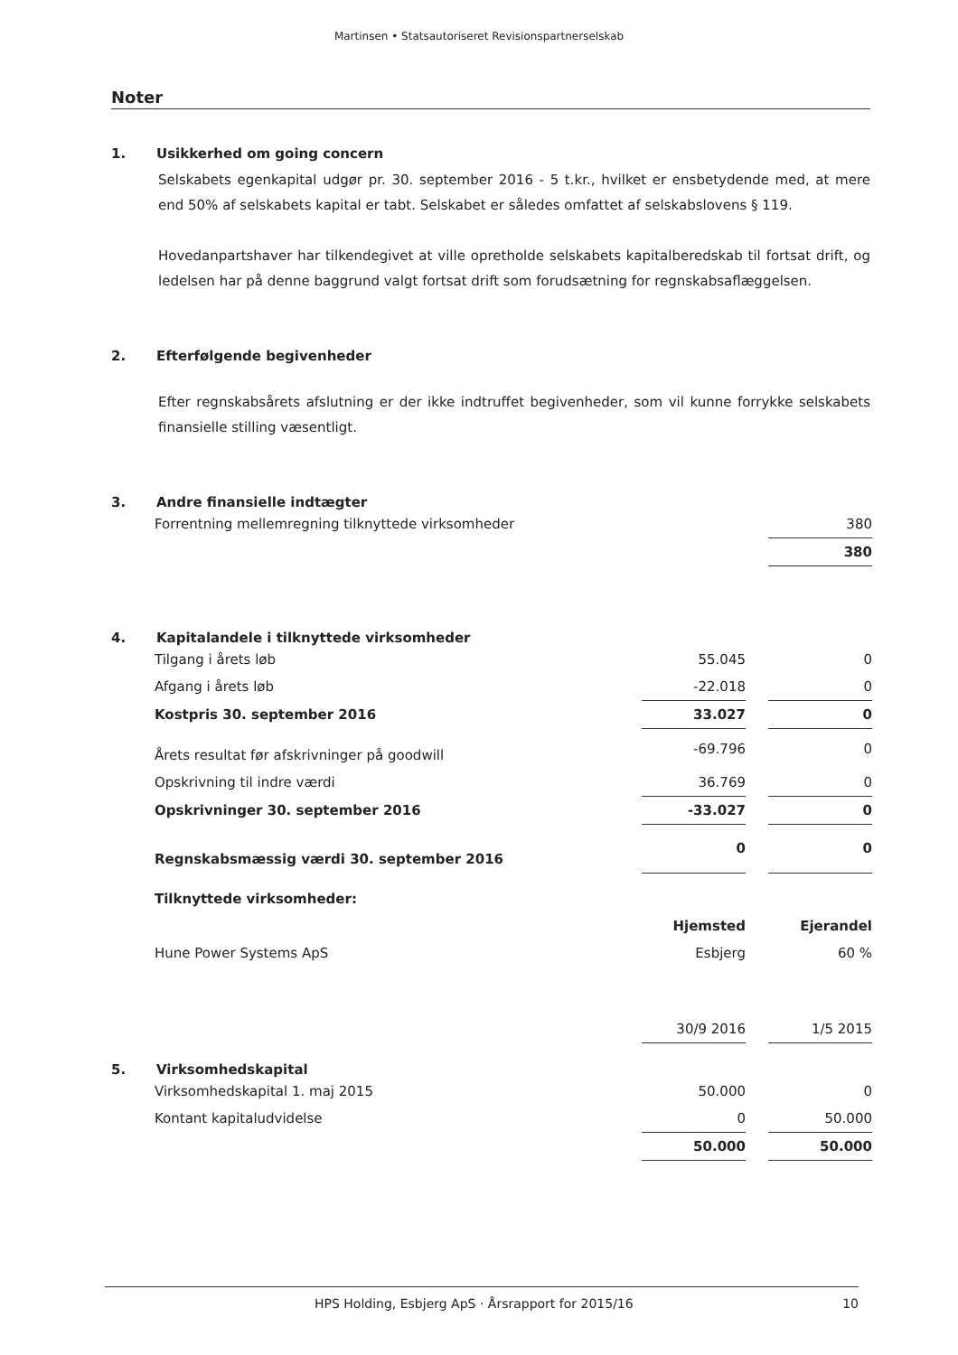Martinsen • Statsautoriseret Revisionspartnerselskab
Noter
1. Usikkerhed om going concern
Selskabets egenkapital udgør pr. 30. september 2016 - 5 t.kr., hvilket er ensbetydende med, at mere end 50% af selskabets kapital er tabt. Selskabet er således omfattet af selskabslovens § 119.
Hovedanpartshaver har tilkendegivet at ville opretholde selskabets kapitalberedskab til fortsat drift, og ledelsen har på denne baggrund valgt fortsat drift som forudsætning for regnskabsaflæggelsen.
2. Efterfølgende begivenheder
Efter regnskabsårets afslutning er der ikke indtruffet begivenheder, som vil kunne forrykke selskabets finansielle stilling væsentligt.
3. Andre finansielle indtægter
| Forrentning mellemregning tilknyttede virksomheder | 380 |
| | 380 |
4. Kapitalandele i tilknyttede virksomheder
| Tilgang i årets løb | 55.045 | | 0 |
| Afgang i årets løb | -22.018 | | 0 |
| Kostpris 30. september 2016 | 33.027 | | 0 |
| Årets resultat før afskrivninger på goodwill | -69.796 | | 0 |
| Opskrivning til indre værdi | 36.769 | | 0 |
| Opskrivninger 30. september 2016 | -33.027 | | 0 |
| Regnskabsmæssig værdi 30. september 2016 | 0 | | 0 |
| Tilknyttede virksomheder: | | | |
| | Hjemsted | | Ejerandel |
| Hune Power Systems ApS | Esbjerg | | 60 % |
| | 30/9 2016 | | 1/5 2015 |
5. Virksomhedskapital
| Virksomhedskapital 1. maj 2015 | 50.000 | | 0 |
| Kontant kapitaludvidelse | 0 | | 50.000 |
| | 50.000 | | 50.000 |
HPS Holding, Esbjerg ApS · Årsrapport for 2015/16 10